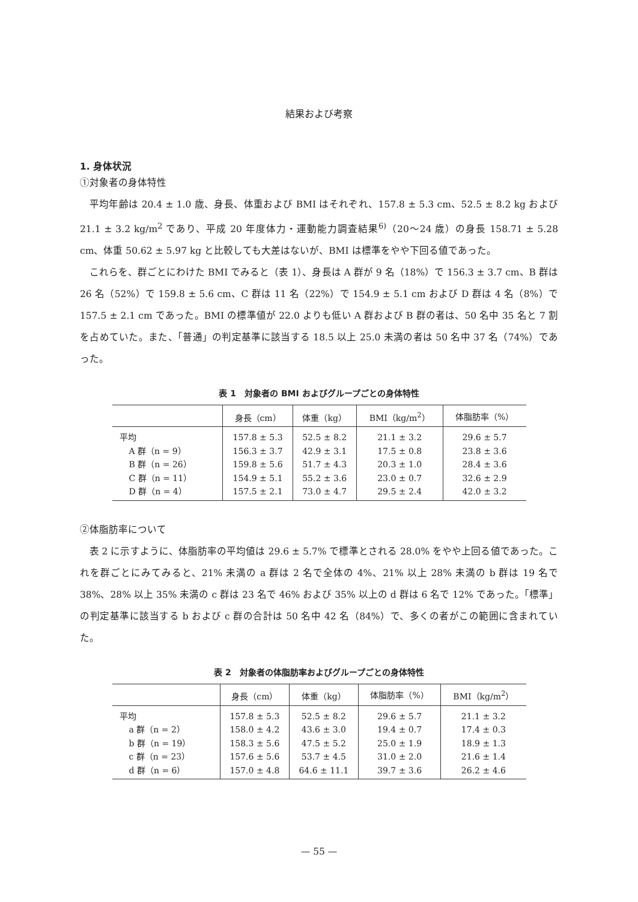結果および考察
1. 身体状況
①対象者の身体特性
平均年齢は 20.4 ± 1.0 歳、身長、体重および BMI はそれぞれ、157.8 ± 5.3 cm、52.5 ± 8.2 kg および 21.1 ± 3.2 kg/m<sup>2</sup> であり、平成 20 年度体力・運動能力調査結果<sup>6)</sup>（20〜24 歳）の身長 158.71 ± 5.28 cm、体重 50.62 ± 5.97 kg と比較しても大差はないが、BMI は標準をやや下回る値であった。
これらを、群ごとにわけた BMI でみると（表 1）、身長は A 群が 9 名（18%）で 156.3 ± 3.7 cm、B 群は 26 名（52%）で 159.8 ± 5.6 cm、C 群は 11 名（22%）で 154.9 ± 5.1 cm および D 群は 4 名（8%）で 157.5 ± 2.1 cm であった。BMI の標準値が 22.0 よりも低い A 群および B 群の者は、50 名中 35 名と 7 割を占めていた。また、「普通」の判定基準に該当する 18.5 以上 25.0 未満の者は 50 名中 37 名（74%）であった。
表 1　対象者の BMI およびグループごとの身体特性
| | 身長（cm） | 体重（kg） | BMI（kg/m<sup>2</sup>） | 体脂肪率（%） |
| --- | --- | --- | --- | --- |
| 平均 | 157.8 ± 5.3 | 52.5 ± 8.2 | 21.1 ± 3.2 | 29.6 ± 5.7 |
| A 群（n = 9） | 156.3 ± 3.7 | 42.9 ± 3.1 | 17.5 ± 0.8 | 23.8 ± 3.6 |
| B 群（n = 26） | 159.8 ± 5.6 | 51.7 ± 4.3 | 20.3 ± 1.0 | 28.4 ± 3.6 |
| C 群（n = 11） | 154.9 ± 5.1 | 55.2 ± 3.6 | 23.0 ± 0.7 | 32.6 ± 2.9 |
| D 群（n = 4） | 157.5 ± 2.1 | 73.0 ± 4.7 | 29.5 ± 2.4 | 42.0 ± 3.2 |
②体脂肪率について
表 2 に示すように、体脂肪率の平均値は 29.6 ± 5.7% で標準とされる 28.0% をやや上回る値であった。これを群ごとにみてみると、21% 未満の a 群は 2 名で全体の 4%、21% 以上 28% 未満の b 群は 19 名で 38%、28% 以上 35% 未満の c 群は 23 名で 46% および 35% 以上の d 群は 6 名で 12% であった。「標準」の判定基準に該当する b および c 群の合計は 50 名中 42 名（84%）で、多くの者がこの範囲に含まれていた。
表 2　対象者の体脂肪率およびグループごとの身体特性
| | 身長（cm） | 体重（kg） | 体脂肪率（%） | BMI（kg/m<sup>2</sup>） |
| --- | --- | --- | --- | --- |
| 平均 | 157.8 ± 5.3 | 52.5 ± 8.2 | 29.6 ± 5.7 | 21.1 ± 3.2 |
| a 群（n = 2） | 158.0 ± 4.2 | 43.6 ± 3.0 | 19.4 ± 0.7 | 17.4 ± 0.3 |
| b 群（n = 19） | 158.3 ± 5.6 | 47.5 ± 5.2 | 25.0 ± 1.9 | 18.9 ± 1.3 |
| c 群（n = 23） | 157.6 ± 5.6 | 53.7 ± 4.5 | 31.0 ± 2.0 | 21.6 ± 1.4 |
| d 群（n = 6） | 157.0 ± 4.8 | 64.6 ± 11.1 | 39.7 ± 3.6 | 26.2 ± 4.6 |
— 55 —